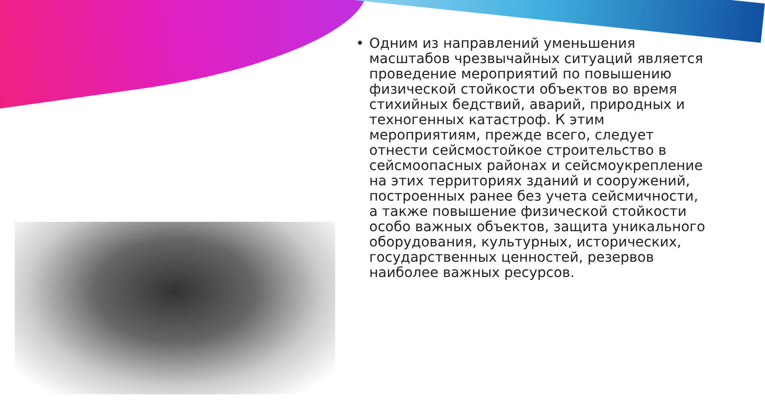• Одним из направлений уменьшения масштабов чрезвычайных ситуаций является проведение мероприятий по повышению физической стойкости объектов во время стихийных бедствий, аварий, природных и техногенных катастроф. К этим мероприятиям, прежде всего, следует отнести сейсмостойкое строительство в сейсмоопасных районах и сейсмоукрепление на этих территориях зданий и сооружений, построенных ранее без учета сейсмичности, а также повышение физической стойкости особо важных объектов, защита уникального оборудования, культурных, исторических, государственных ценностей, резервов наиболее важных ресурсов.